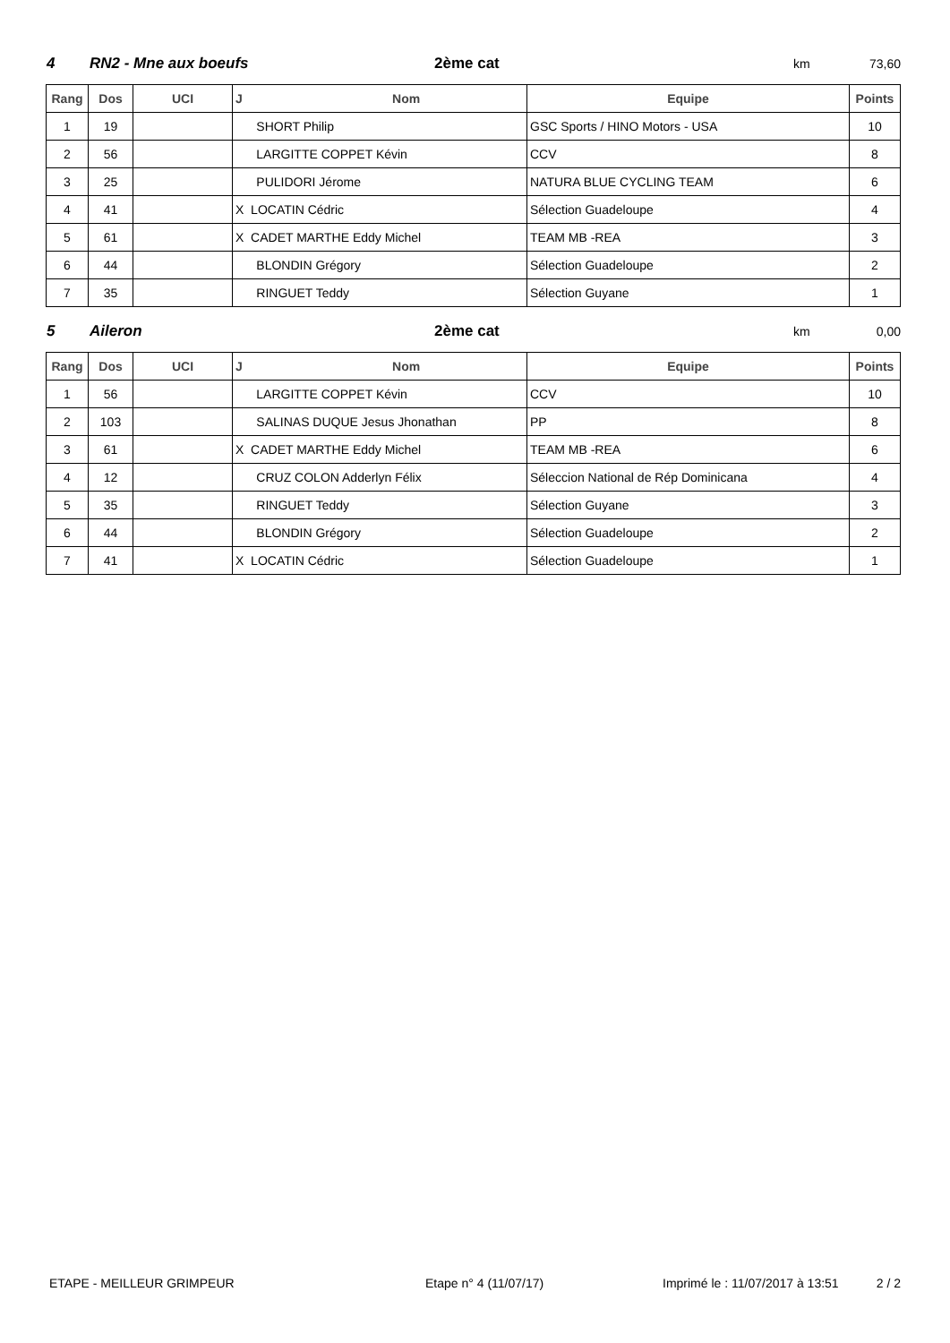4 RN2 - Mne aux boeufs 2ème cat km 73,60
| Rang | Dos | UCI | J Nom | Equipe | Points |
| --- | --- | --- | --- | --- | --- |
| 1 | 19 | | SHORT Philip | GSC Sports / HINO Motors - USA | 10 |
| 2 | 56 | | LARGITTE COPPET Kévin | CCV | 8 |
| 3 | 25 | | PULIDORI Jérome | NATURA BLUE CYCLING TEAM | 6 |
| 4 | 41 | | X LOCATIN Cédric | Sélection Guadeloupe | 4 |
| 5 | 61 | | X CADET MARTHE Eddy Michel | TEAM MB -REA | 3 |
| 6 | 44 | | BLONDIN Grégory | Sélection Guadeloupe | 2 |
| 7 | 35 | | RINGUET Teddy | Sélection Guyane | 1 |
5 Aileron 2ème cat km 0,00
| Rang | Dos | UCI | J Nom | Equipe | Points |
| --- | --- | --- | --- | --- | --- |
| 1 | 56 | | LARGITTE COPPET Kévin | CCV | 10 |
| 2 | 103 | | SALINAS DUQUE Jesus Jhonathan | PP | 8 |
| 3 | 61 | | X CADET MARTHE Eddy Michel | TEAM MB -REA | 6 |
| 4 | 12 | | CRUZ COLON Adderlyn Félix | Séleccion National de Rép Dominicana | 4 |
| 5 | 35 | | RINGUET Teddy | Sélection Guyane | 3 |
| 6 | 44 | | BLONDIN Grégory | Sélection Guadeloupe | 2 |
| 7 | 41 | | X LOCATIN Cédric | Sélection Guadeloupe | 1 |
ETAPE - MEILLEUR GRIMPEUR Etape n° 4 (11/07/17) Imprimé le : 11/07/2017 à 13:51 2 / 2